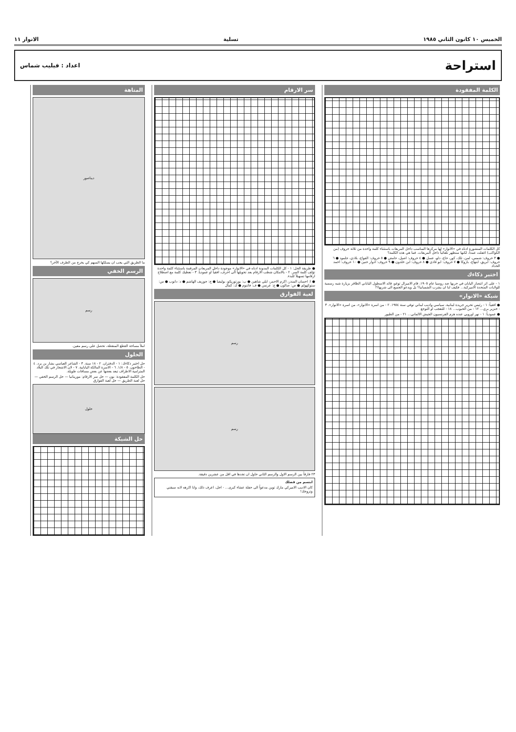الخميس ١٠ كانون الثاني ١٩٨٥ تسلية الانوار ١١
استراحة اعداد : فيليب شماس
الكلمة المفقودة
كل الكلمات المنشورة ادناه في «الانوار» لها مركزها المناسب داخل المربعات باستثناء كلمة واحدة من ثلاثة حروف (من الكواكب) اغفلت عمداً، لكنها ستظهر تلقائياً داخل المربعات. فما هي هذه الكلمة؟
● ٣ حروف: شمس، لمن، تلك، كور، حاج، دلو، عسل ● ٤ حروف: اصيل، حامض ● ٥ حروف: الفواج، بلادي، جلمود ● ٦ حروف: ابريق، ابتهاج، بازوكا ● ٧ حروف: ابو فادي ● ٨ حروف: ابن خلدون ● ٩ حروف: ادوار حنين ● ١٠ حروف: احمد الحداد
اختبر ذكاءك
١ - على اثر انتصار اليابان في حربها ضد روسيا عام ١٩٠٥، قام الاميرال توغو، قائد الاسطول الياباني الظافر بزيارة شبه رسمية للولايات المتحدة الاميركية... فكيف لنا ان يشرب الشمبانيا؟ بل ويدعو الجميع الى شربها؟!
شبكة «الانوار»
● افقياً: ١ - رئيس تحرير جريدة لبنانية، سياسي واديب لبناني توفي سنة ١٩٥٤. ٢ - من اسرة «الانوار»، من اسرة «الانوار». ٣ - خنزير بري... ١٢ - من الحبوب... ١٨ - للتعجب او التوجع
● عمودياً: ١ - نهر اوروبي عنده هزم الفرنسيون الجيش الالماني... ٢١ - من الطيور
سر الارقام
● طريقة الحل: ١ - كل الكلمات المدونة ادناه في «الانوار» موجودة داخل المربعات المرقمة باستثناء كلمة واحدة تؤلف كلمة السر. ٢ - بالامكان شطب الارقام بعد تحويلها الى احرف، افقياً او عمودياً. ٣ - نعطيك كلمة مع اصطلاح ارقامها تسهيلاً للبدء.
● ا: احسان المنذر، اكرم الاحمر، ايلي شاهين ● ب: بورتوريكو، بوليفيا ● ج: جوزيف الهاشم ● د: دانوب ● س: ستوكهولم ● ص: صالون ● ع: عرنس ● ف: فاتنوم ● ك: كمال
لعبة الفوارق
رسم
رسم
٢٣ فارقاً بين الرسم الاول والرسم الثاني حاول ان تجدها في اقل من عشرين دقيقة.
ابتسم من فضلك
كان الاديب الاميركي مارك توين مدعواً الى حفلة عشاء كبرى... - اجل، اعرف ذلك، وانا اكرهه لانه سبقني وتزوجك!
المتاهة
ديناصور
ما الطريق التي يجب ان يسلكها السهم كي يخرج من الطرف الآخر؟
الرسم الخفي
رسم
املأ مساحة القطع المنقطة، تحصل على رسم معين.
الحلول
حل اختبر ذكاءك: ١ - الدفتران. ٢ - ١٨ سنة. ٣ - الشاعر العباسي بشار بن برد. ٤ - الطاحون. ٥ - ١/٨. ٦ - الاسرة المالكة اليابانية. ٧ - لان الاشجار في تلك البلاد المترامية الاطراف تبعد بعضها عن بعض مسافات طويلة.
حل الكلمة المفقودة: نون — حل سر الارقام: موريتانيا — حل الرسم الخفي — حل لعبة الطريق — حل لعبة الفوارق
حلول
حل الشبكة